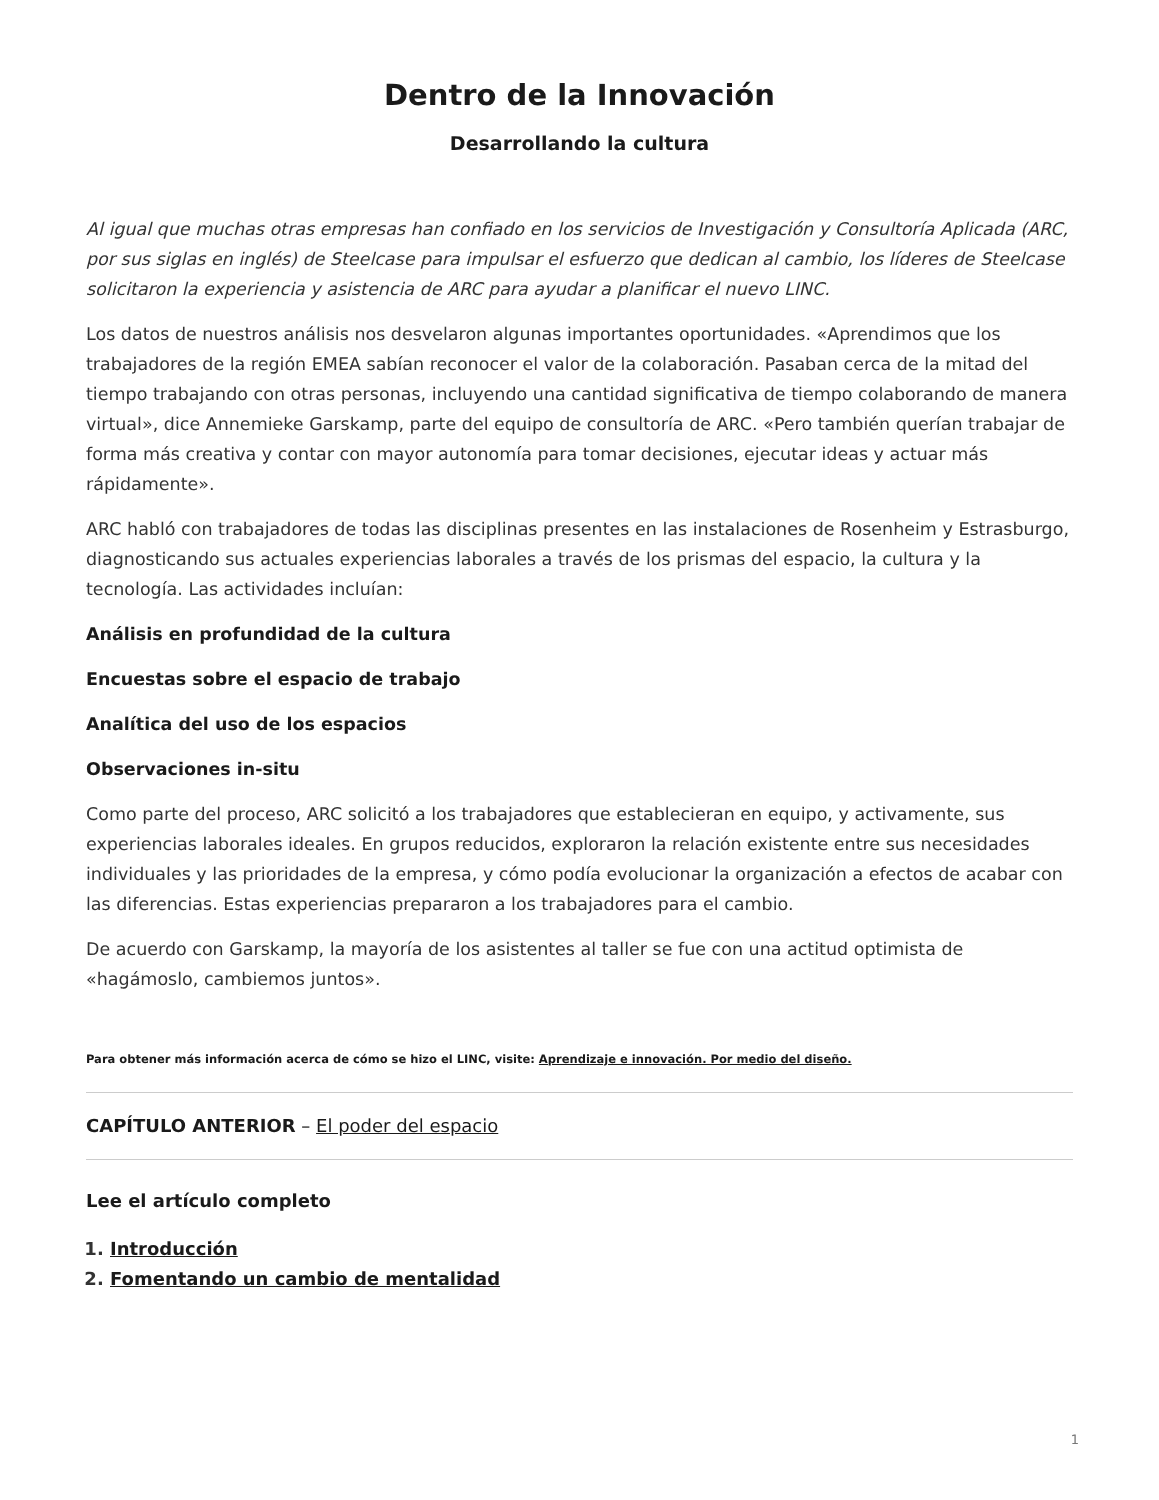Dentro de la Innovación
Desarrollando la cultura
Al igual que muchas otras empresas han confiado en los servicios de Investigación y Consultoría Aplicada (ARC, por sus siglas en inglés) de Steelcase para impulsar el esfuerzo que dedican al cambio, los líderes de Steelcase solicitaron la experiencia y asistencia de ARC para ayudar a planificar el nuevo LINC.
Los datos de nuestros análisis nos desvelaron algunas importantes oportunidades. «Aprendimos que los trabajadores de la región EMEA sabían reconocer el valor de la colaboración. Pasaban cerca de la mitad del tiempo trabajando con otras personas, incluyendo una cantidad significativa de tiempo colaborando de manera virtual», dice Annemieke Garskamp, parte del equipo de consultoría de ARC. «Pero también querían trabajar de forma más creativa y contar con mayor autonomía para tomar decisiones, ejecutar ideas y actuar más rápidamente».
ARC habló con trabajadores de todas las disciplinas presentes en las instalaciones de Rosenheim y Estrasburgo, diagnosticando sus actuales experiencias laborales a través de los prismas del espacio, la cultura y la tecnología. Las actividades incluían:
Análisis en profundidad de la cultura
Encuestas sobre el espacio de trabajo
Analítica del uso de los espacios
Observaciones in-situ
Como parte del proceso, ARC solicitó a los trabajadores que establecieran en equipo, y activamente, sus experiencias laborales ideales. En grupos reducidos, exploraron la relación existente entre sus necesidades individuales y las prioridades de la empresa, y cómo podía evolucionar la organización a efectos de acabar con las diferencias. Estas experiencias prepararon a los trabajadores para el cambio.
De acuerdo con Garskamp, la mayoría de los asistentes al taller se fue con una actitud optimista de «hagámoslo, cambiemos juntos».
Para obtener más información acerca de cómo se hizo el LINC, visite: Aprendizaje e innovación. Por medio del diseño.
CAPÍTULO ANTERIOR – El poder del espacio
Lee el artículo completo
1. Introducción
2. Fomentando un cambio de mentalidad
1